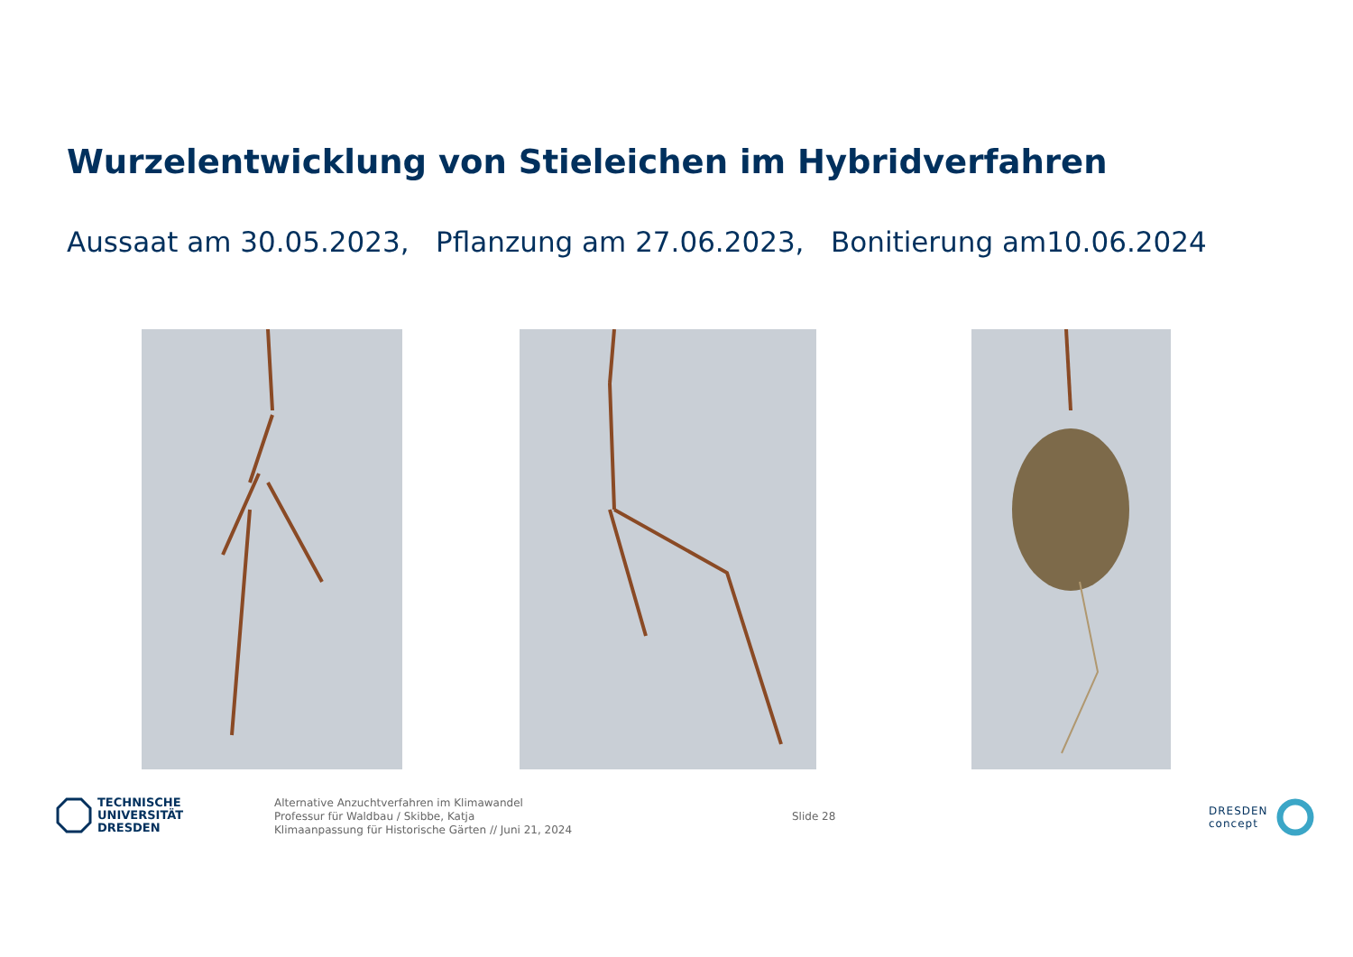Wurzelentwicklung von Stieleichen im Hybridverfahren
Aussaat am 30.05.2023, Pflanzung am 27.06.2023, Bonitierung am10.06.2024
TECHNISCHE
UNIVERSITÄT
DRESDEN
Alternative Anzuchtverfahren im Klimawandel
Professur für Waldbau / Skibbe, Katja
Klimaanpassung für Historische Gärten // Juni 21, 2024
Slide 28
DRESDEN
concept